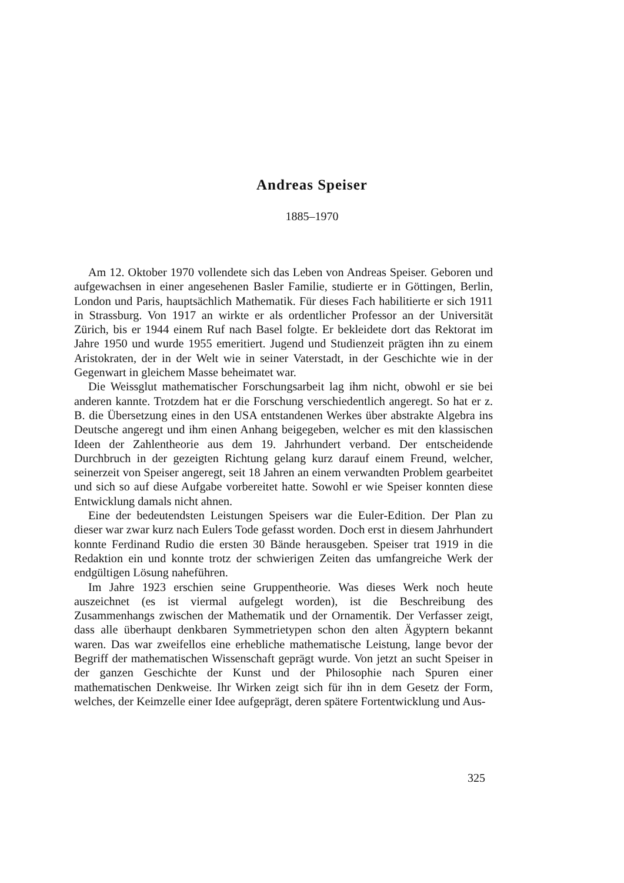Andreas Speiser
1885–1970
Am 12. Oktober 1970 vollendete sich das Leben von Andreas Speiser. Geboren und aufgewachsen in einer angesehenen Basler Familie, studierte er in Göttingen, Berlin, London und Paris, hauptsächlich Mathematik. Für dieses Fach habilitierte er sich 1911 in Strassburg. Von 1917 an wirkte er als ordentlicher Professor an der Universität Zürich, bis er 1944 einem Ruf nach Basel folgte. Er bekleidete dort das Rektorat im Jahre 1950 und wurde 1955 emeritiert. Jugend und Studienzeit prägten ihn zu einem Aristokraten, der in der Welt wie in seiner Vaterstadt, in der Geschichte wie in der Gegenwart in gleichem Masse beheimatet war.
Die Weissglut mathematischer Forschungsarbeit lag ihm nicht, obwohl er sie bei anderen kannte. Trotzdem hat er die Forschung verschiedentlich angeregt. So hat er z. B. die Übersetzung eines in den USA entstandenen Werkes über abstrakte Algebra ins Deutsche angeregt und ihm einen Anhang beigegeben, welcher es mit den klassischen Ideen der Zahlentheorie aus dem 19. Jahrhundert verband. Der entscheidende Durchbruch in der gezeigten Richtung gelang kurz darauf einem Freund, welcher, seinerzeit von Speiser angeregt, seit 18 Jahren an einem verwandten Problem gearbeitet und sich so auf diese Aufgabe vorbereitet hatte. Sowohl er wie Speiser konnten diese Entwicklung damals nicht ahnen.
Eine der bedeutendsten Leistungen Speisers war die Euler-Edition. Der Plan zu dieser war zwar kurz nach Eulers Tode gefasst worden. Doch erst in diesem Jahrhundert konnte Ferdinand Rudio die ersten 30 Bände herausgeben. Speiser trat 1919 in die Redaktion ein und konnte trotz der schwierigen Zeiten das umfangreiche Werk der endgültigen Lösung naheführen.
Im Jahre 1923 erschien seine Gruppentheorie. Was dieses Werk noch heute auszeichnet (es ist viermal aufgelegt worden), ist die Beschreibung des Zusammenhangs zwischen der Mathematik und der Ornamentik. Der Verfasser zeigt, dass alle überhaupt denkbaren Symmetrietypen schon den alten Ägyptern bekannt waren. Das war zweifellos eine erhebliche mathematische Leistung, lange bevor der Begriff der mathematischen Wissenschaft geprägt wurde. Von jetzt an sucht Speiser in der ganzen Geschichte der Kunst und der Philosophie nach Spuren einer mathematischen Denkweise. Ihr Wirken zeigt sich für ihn in dem Gesetz der Form, welches, der Keimzelle einer Idee aufgeprägt, deren spätere Fortentwicklung und Aus-
325